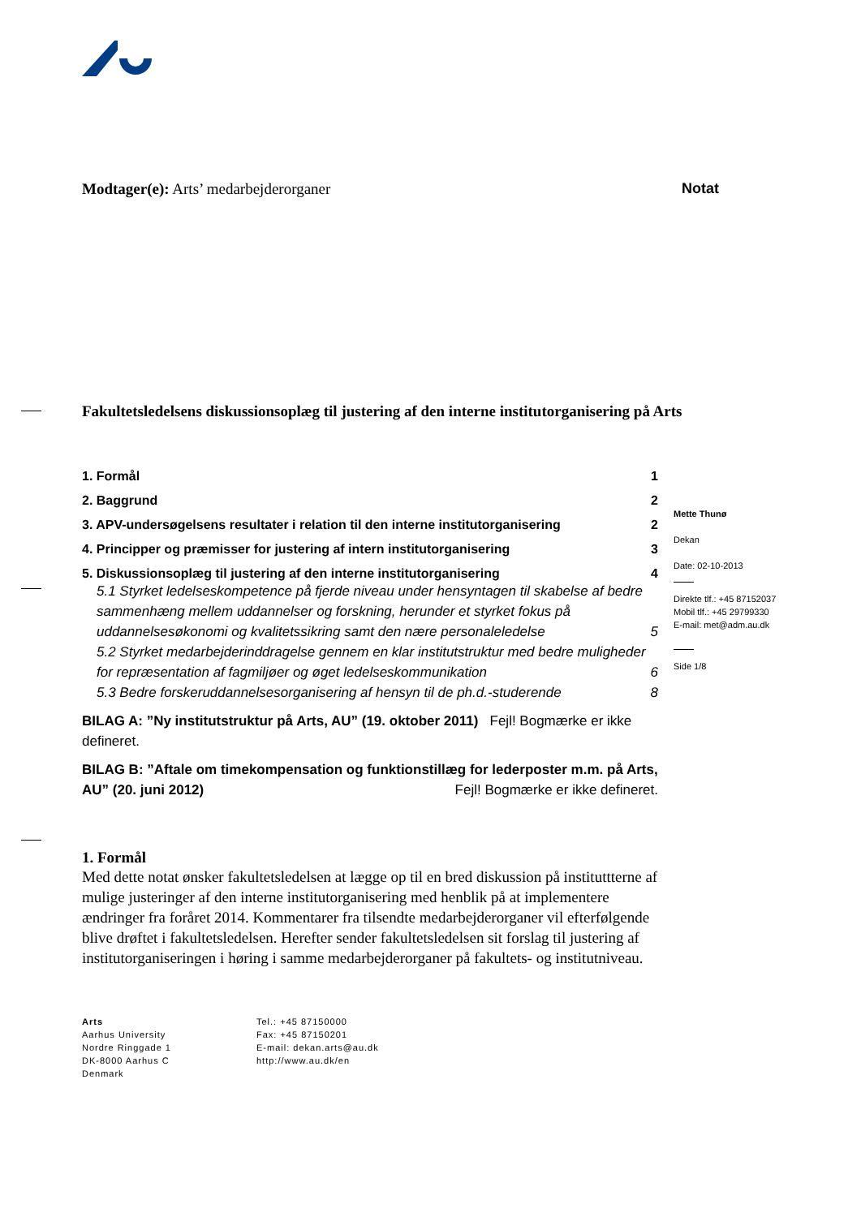Modtager(e): Arts’ medarbejderorganer
Notat
Fakultetsledelsens diskussionsoplæg til justering af den interne institutorganisering på Arts
1. Formål 1
2. Baggrund 2
3. APV-undersøgelsens resultater i relation til den interne institutorganisering 2
4. Principper og præmisser for justering af intern institutorganisering 3
5. Diskussionsoplæg til justering af den interne institutorganisering 4
5.1 Styrket ledelseskompetence på fjerde niveau under hensyntagen til skabelse af bedre sammenhæng mellem uddannelser og forskning, herunder et styrket fokus på uddannelsesøkonomi og kvalitetssikring samt den nære personaleledelse 5
5.2 Styrket medarbejderinddragelse gennem en klar institutstruktur med bedre muligheder for repræsentation af fagmiljøer og øget ledelseskommunikation 6
5.3 Bedre forskeruddannelsesorganisering af hensyn til de ph.d.-studerende 8
BILAG A: ”Ny institutstruktur på Arts, AU” (19. oktober 2011) Fejl! Bogmærke er ikke defineret.
BILAG B: ”Aftale om timekompensation og funktionstillæg for lederposter m.m. på Arts, AU” (20. juni 2012) Fejl! Bogmærke er ikke defineret.
1. Formål
Med dette notat ønsker fakultetsledelsen at lægge op til en bred diskussion på instituttterne af mulige justeringer af den interne institutorganisering med henblik på at implementere ændringer fra foråret 2014. Kommentarer fra tilsendte medarbejderorganer vil efterfølgende blive drøftet i fakultetsledelsen. Herefter sender fakultetsledelsen sit forslag til justering af institutorganiseringen i høring i samme medarbejderorganer på fakultets- og institutniveau.
Arts
Aarhus University
Nordre Ringgade 1
DK-8000 Aarhus C
Denmark
Tel.: +45 87150000
Fax: +45 87150201
E-mail: dekan.arts@au.dk
http://www.au.dk/en
Mette Thunø
Dekan
Date: 02-10-2013
Direkte tlf.: +45 87152037
Mobil tlf.: +45 29799330
E-mail: met@adm.au.dk
Side 1/8